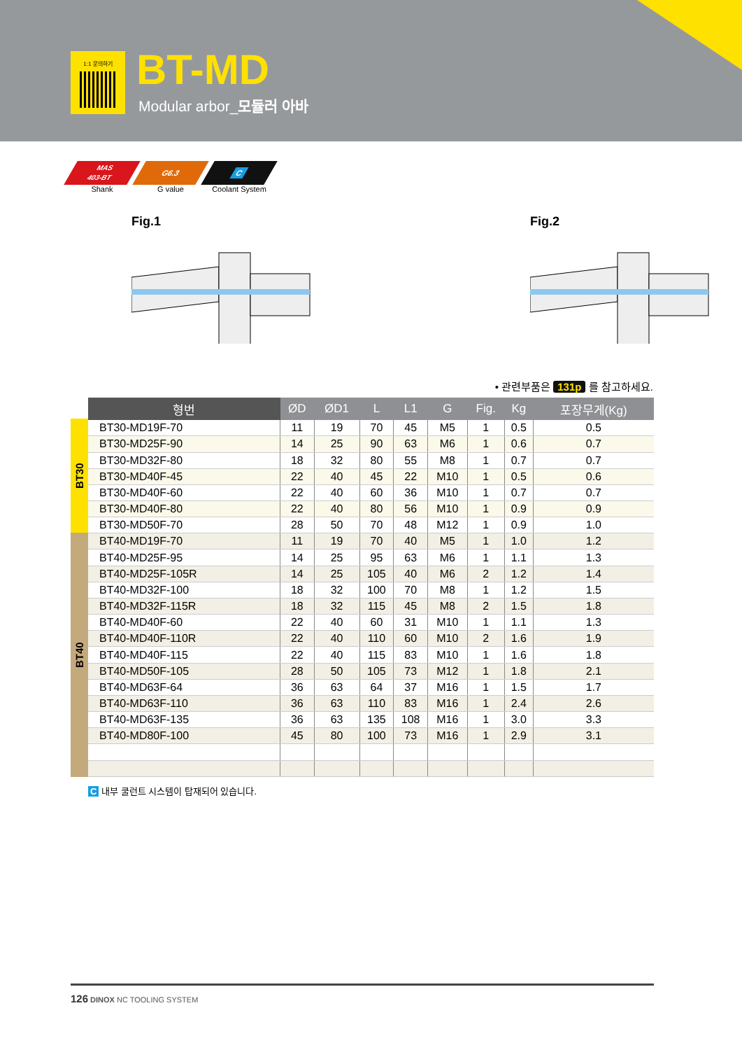1:1 문의하기 BT-MD
Modular arbor_모듈러 아바
MAS
403-BT
Shank
G6.3
G value
C
Coolant System
Fig.1 Fig.2
• 관련부품은 131p 를 참고하세요.
BT30
BT40
| 형번 | ØD | ØD1 | L | L1 | G | Fig. | Kg | 포장무게(Kg) |
| --- | --- | --- | --- | --- | --- | --- | --- | --- |
| BT30-MD19F-70 | 11 | 19 | 70 | 45 | M5 | 1 | 0.5 | 0.5 |
| BT30-MD25F-90 | 14 | 25 | 90 | 63 | M6 | 1 | 0.6 | 0.7 |
| BT30-MD32F-80 | 18 | 32 | 80 | 55 | M8 | 1 | 0.7 | 0.7 |
| BT30-MD40F-45 | 22 | 40 | 45 | 22 | M10 | 1 | 0.5 | 0.6 |
| BT30-MD40F-60 | 22 | 40 | 60 | 36 | M10 | 1 | 0.7 | 0.7 |
| BT30-MD40F-80 | 22 | 40 | 80 | 56 | M10 | 1 | 0.9 | 0.9 |
| BT30-MD50F-70 | 28 | 50 | 70 | 48 | M12 | 1 | 0.9 | 1.0 |
| BT40-MD19F-70 | 11 | 19 | 70 | 40 | M5 | 1 | 1.0 | 1.2 |
| BT40-MD25F-95 | 14 | 25 | 95 | 63 | M6 | 1 | 1.1 | 1.3 |
| BT40-MD25F-105R | 14 | 25 | 105 | 40 | M6 | 2 | 1.2 | 1.4 |
| BT40-MD32F-100 | 18 | 32 | 100 | 70 | M8 | 1 | 1.2 | 1.5 |
| BT40-MD32F-115R | 18 | 32 | 115 | 45 | M8 | 2 | 1.5 | 1.8 |
| BT40-MD40F-60 | 22 | 40 | 60 | 31 | M10 | 1 | 1.1 | 1.3 |
| BT40-MD40F-110R | 22 | 40 | 110 | 60 | M10 | 2 | 1.6 | 1.9 |
| BT40-MD40F-115 | 22 | 40 | 115 | 83 | M10 | 1 | 1.6 | 1.8 |
| BT40-MD50F-105 | 28 | 50 | 105 | 73 | M12 | 1 | 1.8 | 2.1 |
| BT40-MD63F-64 | 36 | 63 | 64 | 37 | M16 | 1 | 1.5 | 1.7 |
| BT40-MD63F-110 | 36 | 63 | 110 | 83 | M16 | 1 | 2.4 | 2.6 |
| BT40-MD63F-135 | 36 | 63 | 135 | 108 | M16 | 1 | 3.0 | 3.3 |
| BT40-MD80F-100 | 45 | 80 | 100 | 73 | M16 | 1 | 2.9 | 3.1 |
C 내부 쿨런트 시스템이 탑재되어 있습니다.
126 DINOX NC TOOLING SYSTEM